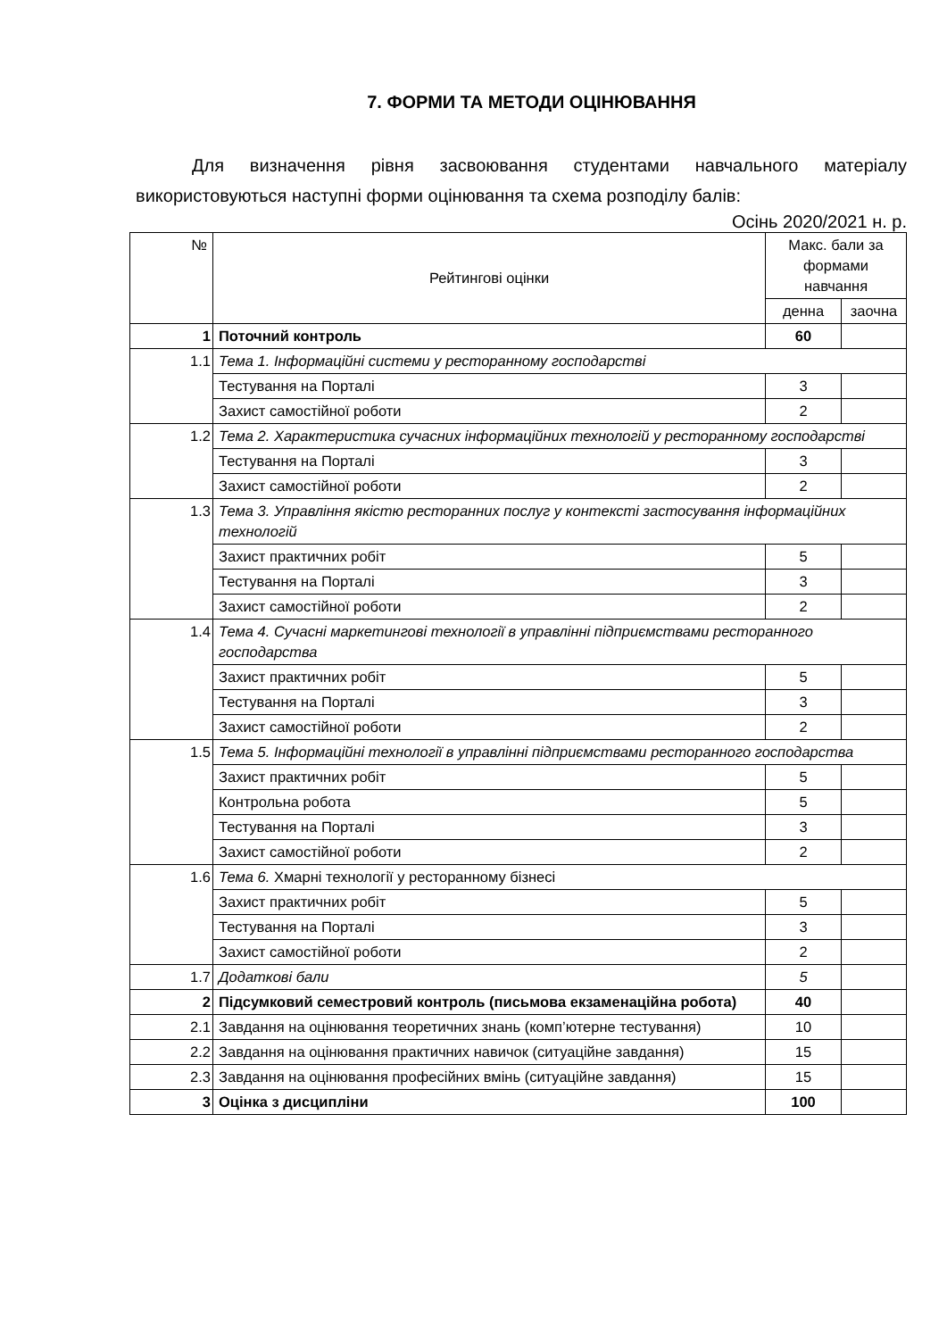7. ФОРМИ ТА МЕТОДИ ОЦІНЮВАННЯ
Для визначення рівня засвоювання студентами навчального матеріалу використовуються наступні форми оцінювання та схема розподілу балів:
Осінь 2020/2021 н. р.
| № | Рейтингові оцінки | Макс. бали за формами навчання | |
| --- | --- | --- | --- |
| | | денна | заочна |
| 1 | Поточний контроль | 60 | |
| 1.1 | Тема 1. Інформаційні системи у ресторанному господарстві | | |
| | Тестування на Порталі | 3 | |
| | Захист самостійної роботи | 2 | |
| 1.2 | Тема 2. Характеристика сучасних інформаційних технологій у ресторанному господарстві | | |
| | Тестування на Порталі | 3 | |
| | Захист самостійної роботи | 2 | |
| 1.3 | Тема 3. Управління якістю ресторанних послуг у контексті застосування інформаційних технологій | | |
| | Захист практичних робіт | 5 | |
| | Тестування на Порталі | 3 | |
| | Захист самостійної роботи | 2 | |
| 1.4 | Тема 4. Сучасні маркетингові технології в управлінні підприємствами ресторанного господарства | | |
| | Захист практичних робіт | 5 | |
| | Тестування на Порталі | 3 | |
| | Захист самостійної роботи | 2 | |
| 1.5 | Тема 5. Інформаційні технології в управлінні підприємствами ресторанного господарства | | |
| | Захист практичних робіт | 5 | |
| | Контрольна робота | 5 | |
| | Тестування на Порталі | 3 | |
| | Захист самостійної роботи | 2 | |
| 1.6 | Тема 6. Хмарні технології у ресторанному бізнесі | | |
| | Захист практичних робіт | 5 | |
| | Тестування на Порталі | 3 | |
| | Захист самостійної роботи | 2 | |
| 1.7 | Додаткові бали | 5 | |
| 2 | Підсумковий семестровий контроль (письмова екзаменаційна робота) | 40 | |
| 2.1 | Завдання на оцінювання теоретичних знань (комп’ютерне тестування) | 10 | |
| 2.2 | Завдання на оцінювання практичних навичок (ситуаційне завдання) | 15 | |
| 2.3 | Завдання на оцінювання професійних вмінь (ситуаційне завдання) | 15 | |
| 3 | Оцінка з дисципліни | 100 | |